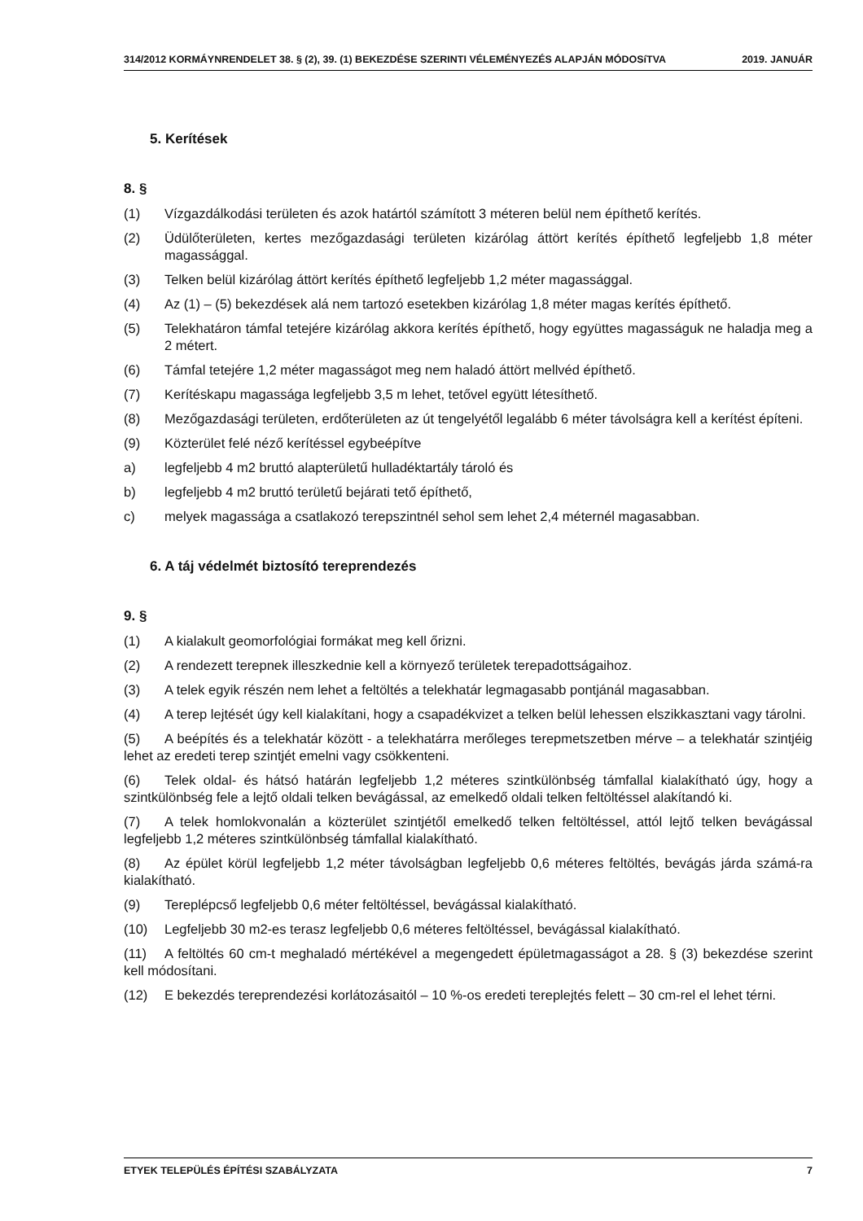314/2012 KORMÁYNRENDELET 38. § (2), 39. (1) BEKEZDÉSE SZERINTI VÉLEMÉNYEZÉS ALAPJÁN MÓDOSíTVA 2019. JANUÁR
5. Kerítések
8. §
(1) Vízgazdálkodási területen és azok határtól számított 3 méteren belül nem építhető kerítés.
(2) Üdülőterületen, kertes mezőgazdasági területen kizárólag áttört kerítés építhető legfeljebb 1,8 méter magassággal.
(3) Telken belül kizárólag áttört kerítés építhető legfeljebb 1,2 méter magassággal.
(4) Az (1) – (5) bekezdések alá nem tartozó esetekben kizárólag 1,8 méter magas kerítés építhető.
(5) Telekhatáron támfal tetejére kizárólag akkora kerítés építhető, hogy együttes magasságuk ne haladja meg a 2 métert.
(6) Támfal tetejére 1,2 méter magasságot meg nem haladó áttört mellvéd építhető.
(7) Kerítéskapu magassága legfeljebb 3,5 m lehet, tetővel együtt létesíthető.
(8) Mezőgazdasági területen, erdőterületen az út tengelyétől legalább 6 méter távolságra kell a kerítést építeni.
(9) Közterület felé néző kerítéssel egybeépítve
a) legfeljebb 4 m2 bruttó alapterületű hulladéktartály tároló és
b) legfeljebb 4 m2 bruttó területű bejárati tető építhető,
c) melyek magassága a csatlakozó terepszintnél sehol sem lehet 2,4 méternél magasabban.
6. A táj védelmét biztosító tereprendezés
9. §
(1) A kialakult geomorfológiai formákat meg kell őrizni.
(2) A rendezett terepnek illeszkednie kell a környező területek terepadottságaihoz.
(3) A telek egyik részén nem lehet a feltöltés a telekhatár legmagasabb pontjánál magasabban.
(4) A terep lejtését úgy kell kialakítani, hogy a csapadékvizet a telken belül lehessen elszikkasztani vagy tárolni.
(5) A beépítés és a telekhatár között - a telekhatárra merőleges terepmetszetben mérve – a telekhatár szintjéig lehet az eredeti terep szintjét emelni vagy csökkenteni.
(6) Telek oldal- és hátsó határán legfeljebb 1,2 méteres szintkülönbség támfallal kialakítható úgy, hogy a szintkülönbség fele a lejtő oldali telken bevágással, az emelkedő oldali telken feltöltéssel alakítandó ki.
(7) A telek homlokvonalán a közterület szintjétől emelkedő telken feltöltéssel, attól lejtő telken bevágással legfeljebb 1,2 méteres szintkülönbség támfallal kialakítható.
(8) Az épület körül legfeljebb 1,2 méter távolságban legfeljebb 0,6 méteres feltöltés, bevágás járda számá-ra kialakítható.
(9) Tereplépcső legfeljebb 0,6 méter feltöltéssel, bevágással kialakítható.
(10) Legfeljebb 30 m2-es terasz legfeljebb 0,6 méteres feltöltéssel, bevágással kialakítható.
(11) A feltöltés 60 cm-t meghaladó mértékével a megengedett épületmagasságot a 28. § (3) bekezdése szerint kell módosítani.
(12) E bekezdés tereprendezési korlátozásaitól – 10 %-os eredeti tereplejtés felett – 30 cm-rel el lehet térni.
ETYEK TELEPÜLÉS ÉPÍTÉSI SZABÁLYZATA 7